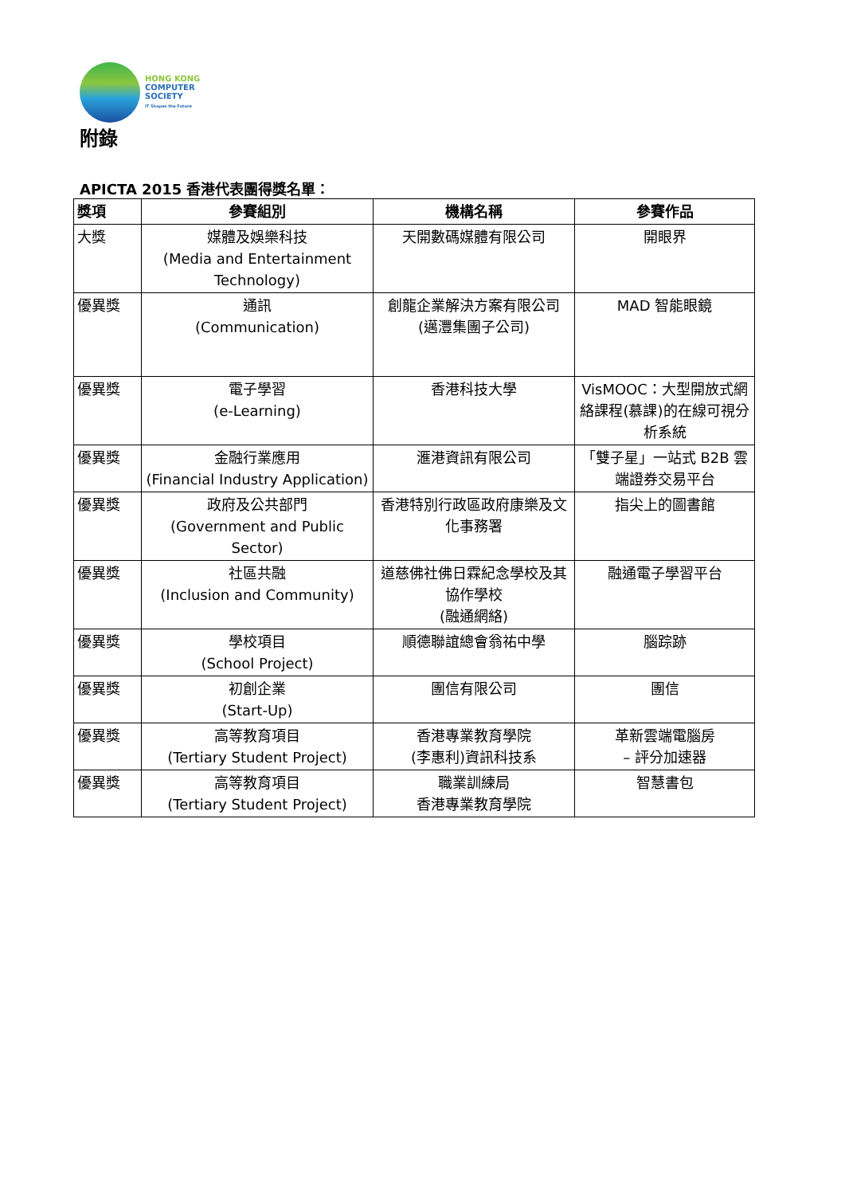HONG KONG
COMPUTER
SOCIETY
IT Shapes the Future
附錄
APICTA 2015 香港代表團得獎名單：
| 獎項 | 參賽組別 | 機構名稱 | 參賽作品 |
| --- | --- | --- | --- |
| 大獎 | 媒體及娛樂科技 (Media and Entertainment Technology) | 天開數碼媒體有限公司 | 開眼界 |
| 優異獎 | 通訊 (Communication) | 創龍企業解決方案有限公司 (邁灃集團子公司) | MAD 智能眼鏡 |
| 優異獎 | 電子學習 (e-Learning) | 香港科技大學 | VisMOOC：大型開放式網絡課程(慕課)的在線可視分析系統 |
| 優異獎 | 金融行業應用 (Financial Industry Application) | 滙港資訊有限公司 | 「雙子星」一站式 B2B 雲端證券交易平台 |
| 優異獎 | 政府及公共部門 (Government and Public Sector) | 香港特別行政區政府康樂及文化事務署 | 指尖上的圖書館 |
| 優異獎 | 社區共融 (Inclusion and Community) | 道慈佛社佛日霖紀念學校及其協作學校 (融通網絡) | 融通電子學習平台 |
| 優異獎 | 學校項目 (School Project) | 順德聯誼總會翁祐中學 | 腦踪跡 |
| 優異獎 | 初創企業 (Start-Up) | 團信有限公司 | 團信 |
| 優異獎 | 高等教育項目 (Tertiary Student Project) | 香港專業教育學院 (李惠利)資訊科技系 | 革新雲端電腦房 – 評分加速器 |
| 優異獎 | 高等教育項目 (Tertiary Student Project) | 職業訓練局 香港專業教育學院 | 智慧書包 |